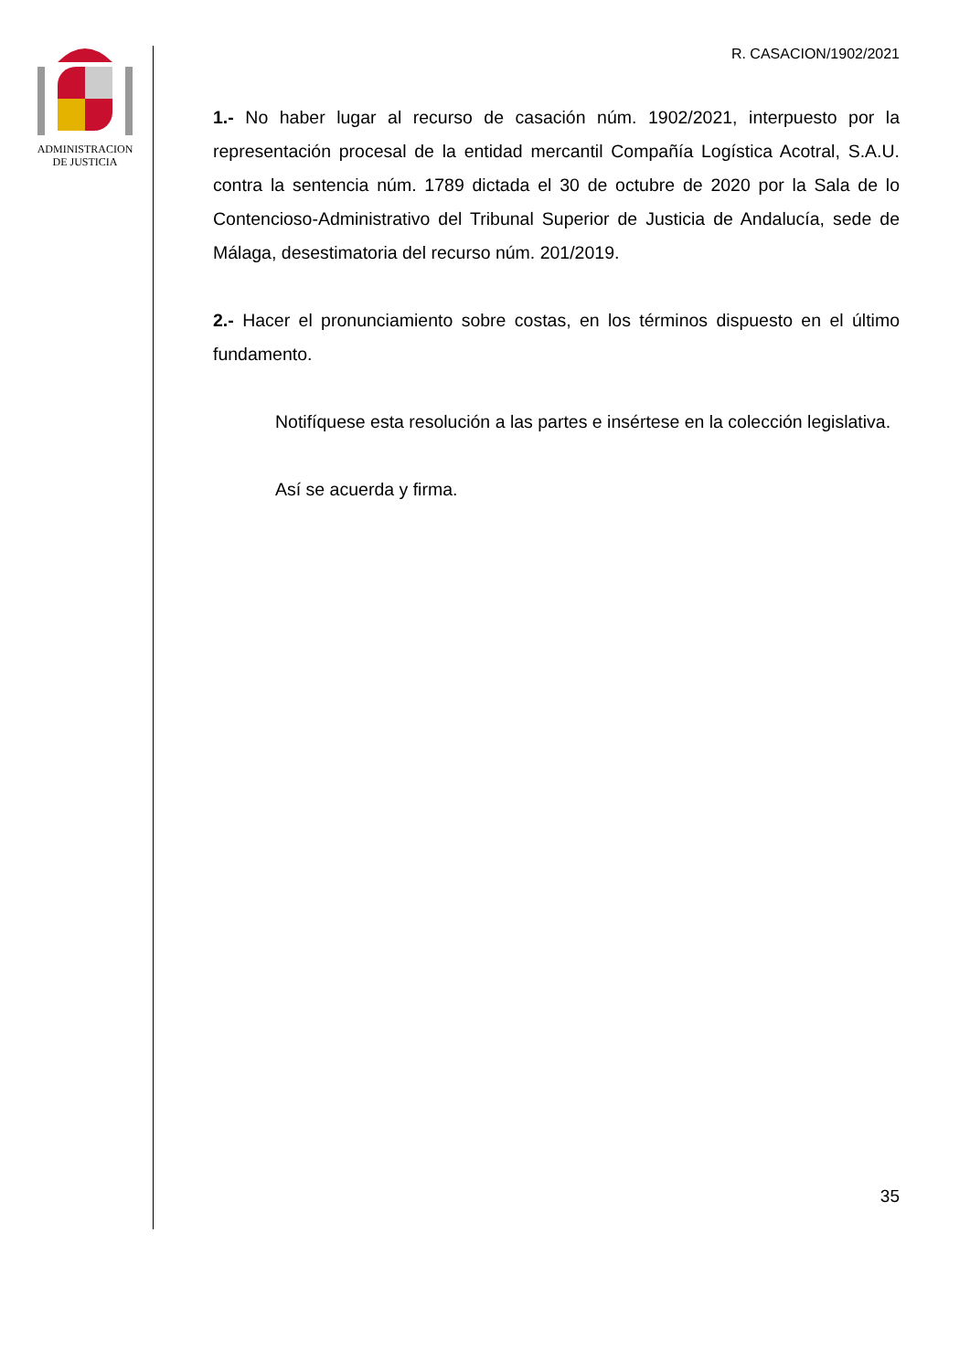ADMINISTRACION
DE JUSTICIA
R. CASACION/1902/2021
1.- No haber lugar al recurso de casación núm. 1902/2021, interpuesto por la representación procesal de la entidad mercantil Compañía Logística Acotral, S.A.U. contra la sentencia núm. 1789 dictada el 30 de octubre de 2020 por la Sala de lo Contencioso-Administrativo del Tribunal Superior de Justicia de Andalucía, sede de Málaga, desestimatoria del recurso núm. 201/2019.
2.- Hacer el pronunciamiento sobre costas, en los términos dispuesto en el último fundamento.
Notifíquese esta resolución a las partes e insértese en la colección legislativa.
Así se acuerda y firma.
35